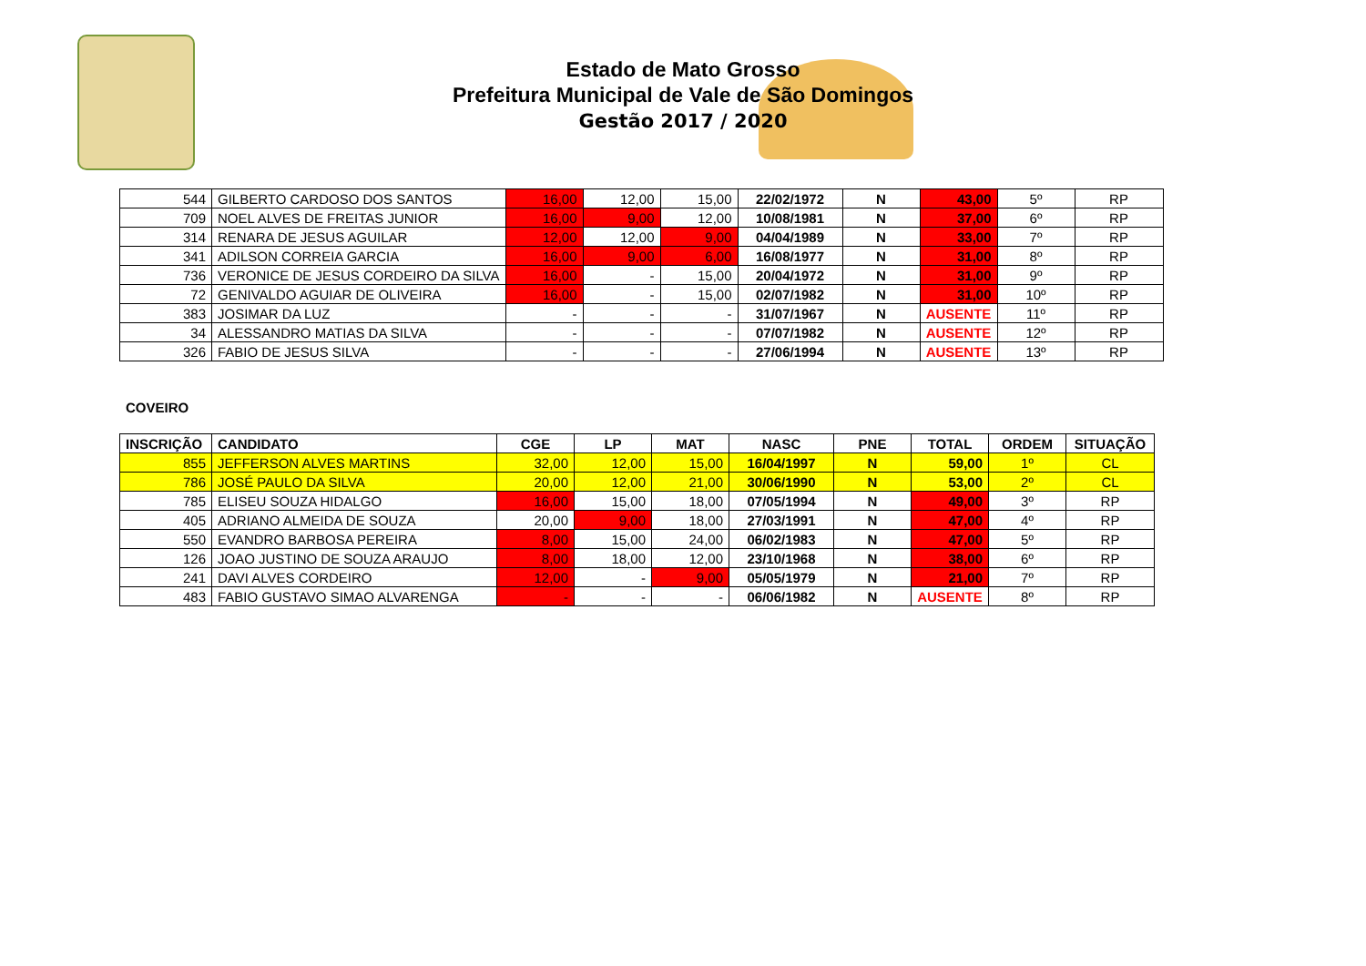Estado de Mato Grosso
Prefeitura Municipal de Vale de São Domingos
Gestão 2017 / 2020
| 544 | GILBERTO CARDOSO DOS SANTOS | 16,00 | 12,00 | 15,00 | 22/02/1972 | N | 43,00 | 5º | RP |
| 709 | NOEL ALVES DE FREITAS JUNIOR | 16,00 | 9,00 | 12,00 | 10/08/1981 | N | 37,00 | 6º | RP |
| 314 | RENARA DE JESUS AGUILAR | 12,00 | 12,00 | 9,00 | 04/04/1989 | N | 33,00 | 7º | RP |
| 341 | ADILSON CORREIA GARCIA | 16,00 | 9,00 | 6,00 | 16/08/1977 | N | 31,00 | 8º | RP |
| 736 | VERONICE DE JESUS CORDEIRO DA SILVA | 16,00 | - | 15,00 | 20/04/1972 | N | 31,00 | 9º | RP |
| 72 | GENIVALDO AGUIAR DE OLIVEIRA | 16,00 | - | 15,00 | 02/07/1982 | N | 31,00 | 10º | RP |
| 383 | JOSIMAR DA LUZ | - | - | - | 31/07/1967 | N | AUSENTE | 11º | RP |
| 34 | ALESSANDRO MATIAS DA SILVA | - | - | - | 07/07/1982 | N | AUSENTE | 12º | RP |
| 326 | FABIO DE JESUS SILVA | - | - | - | 27/06/1994 | N | AUSENTE | 13º | RP |
COVEIRO
| INSCRIÇÃO | CANDIDATO | CGE | LP | MAT | NASC | PNE | TOTAL | ORDEM | SITUAÇÃO |
| --- | --- | --- | --- | --- | --- | --- | --- | --- | --- |
| 855 | JEFFERSON ALVES MARTINS | 32,00 | 12,00 | 15,00 | 16/04/1997 | N | 59,00 | 1º | CL |
| 786 | JOSÉ PAULO DA SILVA | 20,00 | 12,00 | 21,00 | 30/06/1990 | N | 53,00 | 2º | CL |
| 785 | ELISEU SOUZA HIDALGO | 16,00 | 15,00 | 18,00 | 07/05/1994 | N | 49,00 | 3º | RP |
| 405 | ADRIANO ALMEIDA DE SOUZA | 20,00 | 9,00 | 18,00 | 27/03/1991 | N | 47,00 | 4º | RP |
| 550 | EVANDRO BARBOSA PEREIRA | 8,00 | 15,00 | 24,00 | 06/02/1983 | N | 47,00 | 5º | RP |
| 126 | JOAO JUSTINO DE SOUZA ARAUJO | 8,00 | 18,00 | 12,00 | 23/10/1968 | N | 38,00 | 6º | RP |
| 241 | DAVI ALVES CORDEIRO | 12,00 | - | 9,00 | 05/05/1979 | N | 21,00 | 7º | RP |
| 483 | FABIO GUSTAVO SIMAO ALVARENGA | - | - | - | 06/06/1982 | N | AUSENTE | 8º | RP |